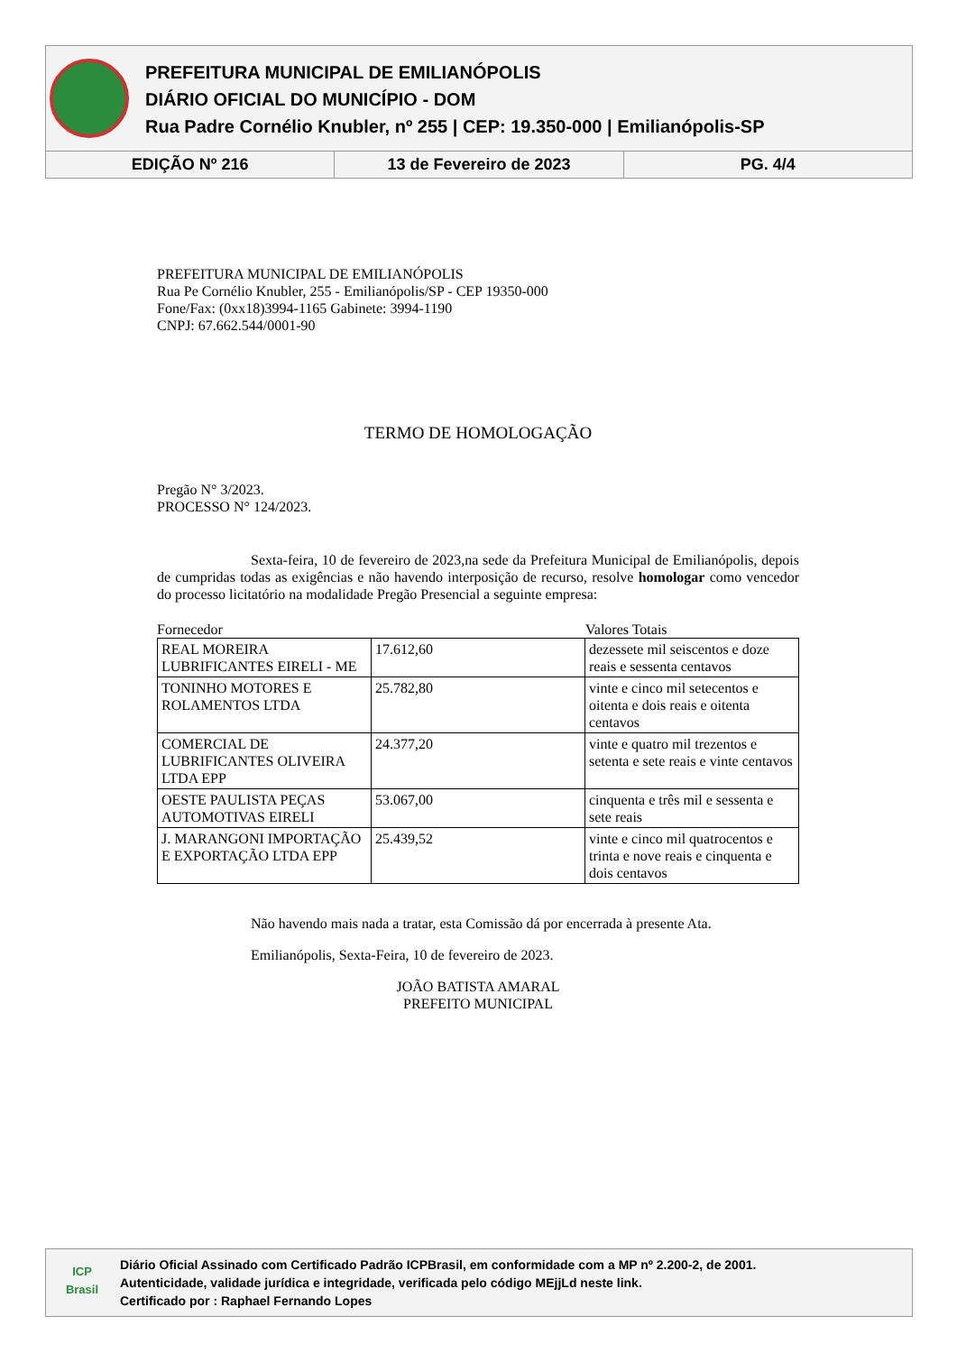PREFEITURA MUNICIPAL DE EMILIANÓPOLIS
DIÁRIO OFICIAL DO MUNICÍPIO - DOM
Rua Padre Cornélio Knubler, nº 255 | CEP: 19.350-000 | Emilianópolis-SP
EDIÇÃO Nº 216 13 de Fevereiro de 2023 PG. 4/4
PREFEITURA MUNICIPAL DE EMILIANÓPOLIS
Rua Pe Cornélio Knubler, 255 - Emilianópolis/SP - CEP 19350-000
Fone/Fax: (0xx18)3994-1165 Gabinete: 3994-1190
CNPJ: 67.662.544/0001-90
TERMO DE HOMOLOGAÇÃO
Pregão N° 3/2023.
PROCESSO N° 124/2023.
Sexta-feira, 10 de fevereiro de 2023,na sede da Prefeitura Municipal de Emilianópolis, depois de cumpridas todas as exigências e não havendo interposição de recurso, resolve homologar como vencedor do processo licitatório na modalidade Pregão Presencial a seguinte empresa:
Fornecedor Valores Totais
| REAL MOREIRA LUBRIFICANTES EIRELI - ME | 17.612,60 | dezessete mil seiscentos e doze reais e sessenta centavos |
| TONINHO MOTORES E ROLAMENTOS LTDA | 25.782,80 | vinte e cinco mil setecentos e oitenta e dois reais e oitenta centavos |
| COMERCIAL DE LUBRIFICANTES OLIVEIRA LTDA EPP | 24.377,20 | vinte e quatro mil trezentos e setenta e sete reais e vinte centavos |
| OESTE PAULISTA PEÇAS AUTOMOTIVAS EIRELI | 53.067,00 | cinquenta e três mil e sessenta e sete reais |
| J. MARANGONI IMPORTAÇÃO E EXPORTAÇÃO LTDA EPP | 25.439,52 | vinte e cinco mil quatrocentos e trinta e nove reais e cinquenta e dois centavos |
Não havendo mais nada a tratar, esta Comissão dá por encerrada à presente Ata.
Emilianópolis, Sexta-Feira, 10 de fevereiro de 2023.
JOÃO BATISTA AMARAL
PREFEITO MUNICIPAL
ICP
Brasil
Diário Oficial Assinado com Certificado Padrão ICPBrasil, em conformidade com a MP nº 2.200-2, de 2001.
Autenticidade, validade jurídica e integridade, verificada pelo código MEjjLd neste link.
Certificado por : Raphael Fernando Lopes